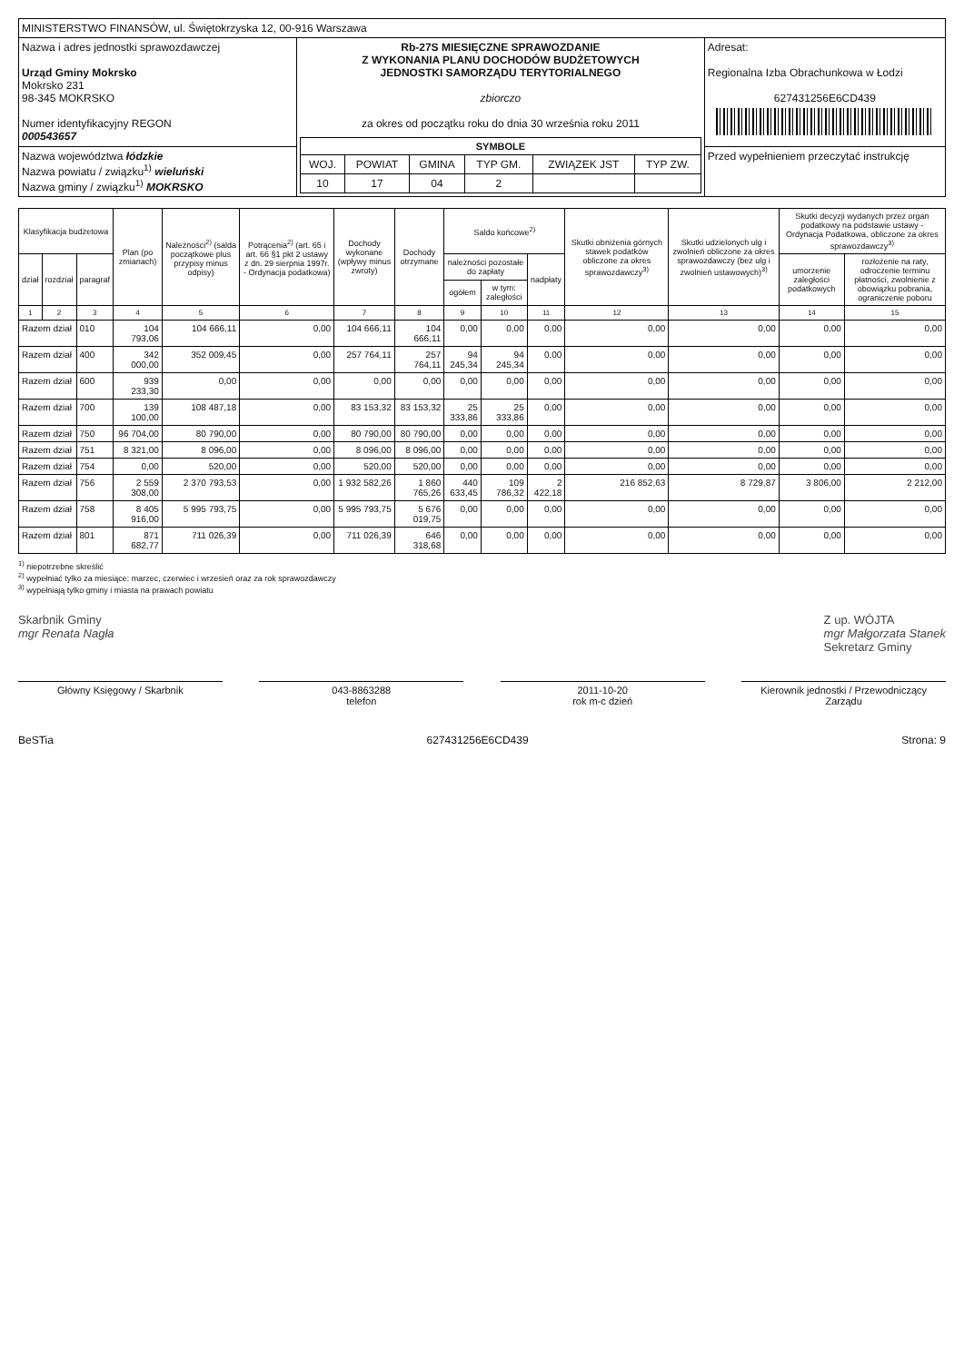| MINISTERSTWO FINANSÓW, ul. Świętokrzyska 12, 00-916 Warszawa | | |
| Nazwa i adres jednostki sprawozdawczej Urząd Gminy Mokrsko Mokrsko 231 98-345 MOKRSKO Numer identyfikacyjny REGON 000543657 | Rb-27S MIESIĘCZNE SPRAWOZDANIE Z WYKONANIA PLANU DOCHODÓW BUDŻETOWYCH JEDNOSTKI SAMORZĄDU TERYTORIALNEGO zbiorczo za okres od początku roku do dnia 30 września roku 2011 / SYMBOLE / / / / / / / --- / --- / --- / --- / --- / --- / / WOJ. / POWIAT / GMINA / TYP GM. / ZWIĄZEK JST / TYP ZW. / / 10 / 17 / 04 / 2 / / / | Adresat: Regionalna Izba Obrachunkowa w Łodzi 627431256E6CD439 |
| Nazwa województwa łódzkie Nazwa powiatu / związku<sup>1)</sup> wieluński Nazwa gminy / związku<sup>1)</sup> MOKRSKO | | Przed wypełnieniem przeczytać instrukcję |
| Klasyfikacja budżetowa | | | Plan (po zmianach) | Należności<sup>2)</sup> (salda początkowe plus przypisy minus odpisy) | Potrącenia<sup>2)</sup> (art. 65 i art. 66 §1 pkt 2 ustawy z dn. 29 sierpnia 1997r. - Ordynacja podatkowa) | Dochody wykonane (wpływy minus zwroty) | Dochody otrzymane | Saldo końcowe<sup>2)</sup> | | | Skutki obniżenia górnych stawek podatków obliczone za okres sprawozdawczy<sup>3)</sup> | Skutki udzielonych ulg i zwolnień obliczone za okres sprawozdawczy (bez ulg i zwolnień ustawowych)<sup>3)</sup> | Skutki decyzji wydanych przez organ podatkowy na podstawie ustawy - Ordynacja Podatkowa, obliczone za okres sprawozdawczy<sup>3)</sup> | |
| --- | --- | --- | --- | --- | --- | --- | --- | --- | --- | --- | --- | --- | --- | --- |
| dział | rozdział | paragraf | | | | | | należności pozostałe do zapłaty | | nadpłaty | | | umorzenie zaległości podatkowych | rozłożenie na raty, odroczenie terminu płatności, zwolnienie z obowiązku pobrania, ograniczenie poboru |
| | | | | | | | | ogółem | w tym: zaległości | | | | | |
| 1 | 2 | 3 | 4 | 5 | 6 | 7 | 8 | 9 | 10 | 11 | 12 | 13 | 14 | 15 |
| Razem dział | | 010 | 104 793,06 | 104 666,11 | 0,00 | 104 666,11 | 104 666,11 | 0,00 | 0,00 | 0,00 | 0,00 | 0,00 | 0,00 | 0,00 |
| Razem dział | | 400 | 342 000,00 | 352 009,45 | 0,00 | 257 764,11 | 257 764,11 | 94 245,34 | 94 245,34 | 0,00 | 0,00 | 0,00 | 0,00 | 0,00 |
| Razem dział | | 600 | 939 233,30 | 0,00 | 0,00 | 0,00 | 0,00 | 0,00 | 0,00 | 0,00 | 0,00 | 0,00 | 0,00 | 0,00 |
| Razem dział | | 700 | 139 100,00 | 108 487,18 | 0,00 | 83 153,32 | 83 153,32 | 25 333,86 | 25 333,86 | 0,00 | 0,00 | 0,00 | 0,00 | 0,00 |
| Razem dział | | 750 | 96 704,00 | 80 790,00 | 0,00 | 80 790,00 | 80 790,00 | 0,00 | 0,00 | 0,00 | 0,00 | 0,00 | 0,00 | 0,00 |
| Razem dział | | 751 | 8 321,00 | 8 096,00 | 0,00 | 8 096,00 | 8 096,00 | 0,00 | 0,00 | 0,00 | 0,00 | 0,00 | 0,00 | 0,00 |
| Razem dział | | 754 | 0,00 | 520,00 | 0,00 | 520,00 | 520,00 | 0,00 | 0,00 | 0,00 | 0,00 | 0,00 | 0,00 | 0,00 |
| Razem dział | | 756 | 2 559 308,00 | 2 370 793,53 | 0,00 | 1 932 582,26 | 1 860 765,26 | 440 633,45 | 109 786,32 | 2 422,18 | 216 852,63 | 8 729,87 | 3 806,00 | 2 212,00 |
| Razem dział | | 758 | 8 405 916,00 | 5 995 793,75 | 0,00 | 5 995 793,75 | 5 676 019,75 | 0,00 | 0,00 | 0,00 | 0,00 | 0,00 | 0,00 | 0,00 |
| Razem dział | | 801 | 871 682,77 | 711 026,39 | 0,00 | 711 026,39 | 646 318,68 | 0,00 | 0,00 | 0,00 | 0,00 | 0,00 | 0,00 | 0,00 |
<sup>1)</sup> niepotrzebne skreślić
<sup>2)</sup> wypełniać tylko za miesiące: marzec, czerwiec i wrzesień oraz za rok sprawozdawczy
<sup>3)</sup> wypełniają tylko gminy i miasta na prawach powiatu
Skarbnik Gminy
mgr Renata Nagła Z up. WÓJTA
mgr Małgorzata Stanek
Sekretarz Gminy
Główny Księgowy / Skarbnik 043-8863288
telefon
2011-10-20
rok m-c dzień
Kierownik jednostki / Przewodniczący Zarządu
BeSTia 627431256E6CD439 Strona: 9